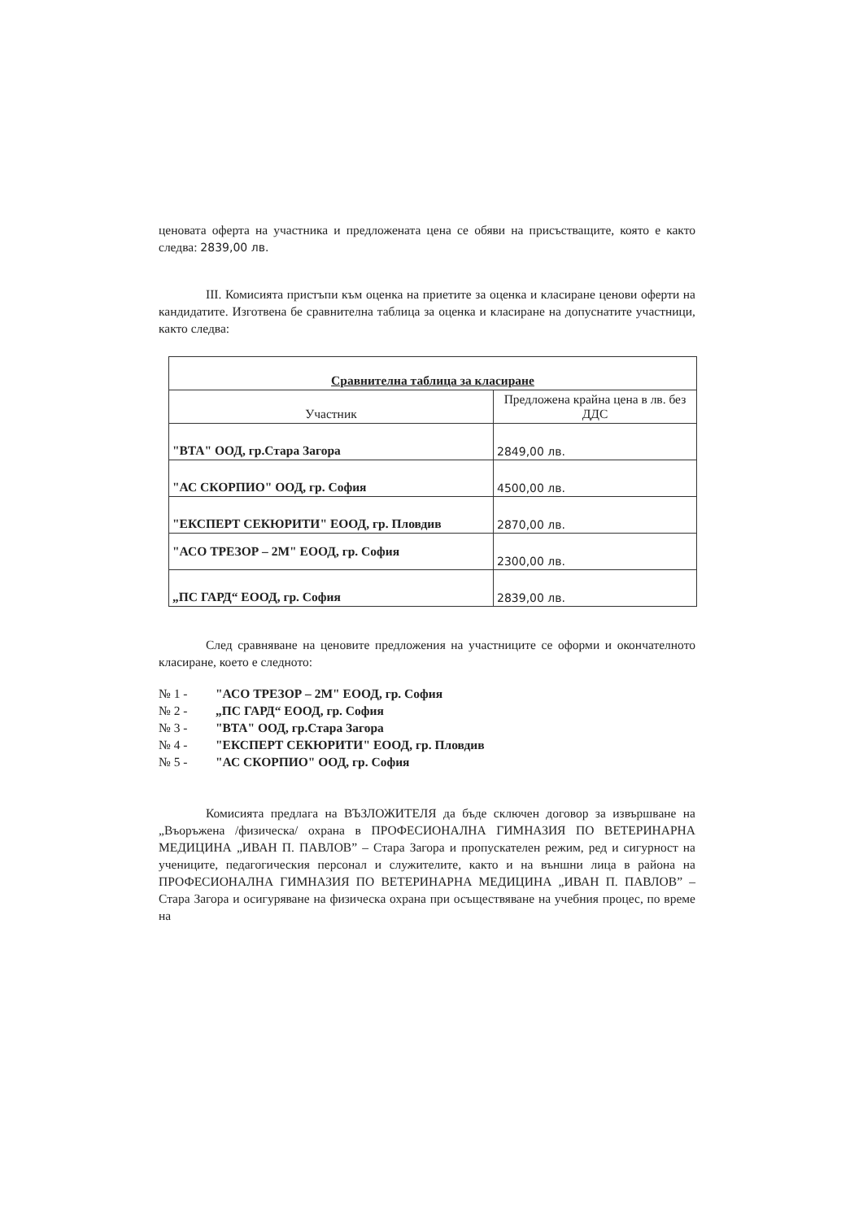ценовата оферта на участника и предложената цена се обяви на присъстващите, която е както следва: 2839,00 лв.
III. Комисията пристъпи към оценка на приетите за оценка и класиране ценови оферти на кандидатите. Изготвена бе сравнителна таблица за оценка и класиране на допуснатите участници, както следва:
| Сравнителна таблица за класиране | |
| --- | --- |
| Участник | Предложена крайна цена в лв. без ДДС |
| "ВТА" ООД, гр.Стара Загора | 2849,00 лв. |
| "АС СКОРПИО" ООД, гр. София | 4500,00 лв. |
| "ЕКСПЕРТ СЕКЮРИТИ" ЕООД, гр. Пловдив | 2870,00 лв. |
| "АСО ТРЕЗОР – 2М" ЕООД, гр. София | 2300,00 лв. |
| „ПС ГАРД“ ЕООД, гр. София | 2839,00 лв. |
След сравняване на ценовите предложения на участниците се оформи и окончателното класиране, което е следното:
№ 1 - "АСО ТРЕЗОР – 2М" ЕООД, гр. София
№ 2 - „ПС ГАРД“ ЕООД, гр. София
№ 3 - "ВТА" ООД, гр.Стара Загора
№ 4 - "ЕКСПЕРТ СЕКЮРИТИ" ЕООД, гр. Пловдив
№ 5 - "АС СКОРПИО" ООД, гр. София
Комисията предлага на ВЪЗЛОЖИТЕЛЯ да бъде сключен договор за извършване на „Въоръжена /физическа/ охрана в ПРОФЕСИОНАЛНА ГИМНАЗИЯ ПО ВЕТЕРИНАРНА МЕДИЦИНА „ИВАН П. ПАВЛОВ” – Стара Загора и пропускателен режим, ред и сигурност на учениците, педагогическия персонал и служителите, както и на външни лица в района на ПРОФЕСИОНАЛНА ГИМНАЗИЯ ПО ВЕТЕРИНАРНА МЕДИЦИНА „ИВАН П. ПАВЛОВ” – Стара Загора и осигуряване на физическа охрана при осъществяване на учебния процес, по време на